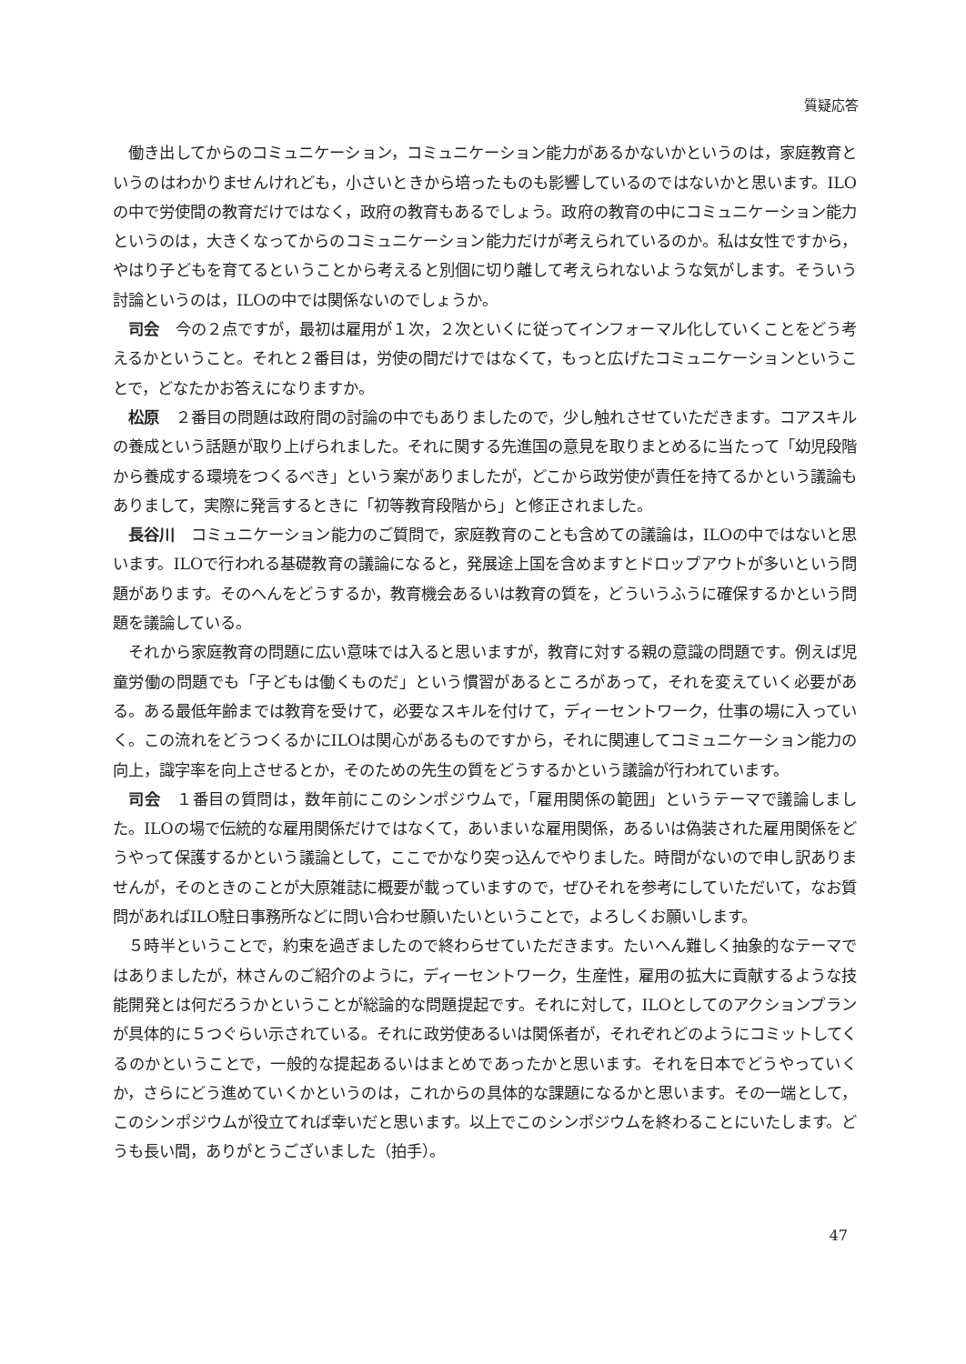質疑応答
働き出してからのコミュニケーション，コミュニケーション能力があるかないかというのは，家庭教育というのはわかりませんけれども，小さいときから培ったものも影響しているのではないかと思います。ILOの中で労使間の教育だけではなく，政府の教育もあるでしょう。政府の教育の中にコミュニケーション能力というのは，大きくなってからのコミュニケーション能力だけが考えられているのか。私は女性ですから，やはり子どもを育てるということから考えると別個に切り離して考えられないような気がします。そういう討論というのは，ILOの中では関係ないのでしょうか。
司会　今の２点ですが，最初は雇用が１次，２次といくに従ってインフォーマル化していくことをどう考えるかということ。それと２番目は，労使の間だけではなくて，もっと広げたコミュニケーションということで，どなたかお答えになりますか。
松原　２番目の問題は政府間の討論の中でもありましたので，少し触れさせていただきます。コアスキルの養成という話題が取り上げられました。それに関する先進国の意見を取りまとめるに当たって「幼児段階から養成する環境をつくるべき」という案がありましたが，どこから政労使が責任を持てるかという議論もありまして，実際に発言するときに「初等教育段階から」と修正されました。
長谷川　コミュニケーション能力のご質問で，家庭教育のことも含めての議論は，ILOの中ではないと思います。ILOで行われる基礎教育の議論になると，発展途上国を含めますとドロップアウトが多いという問題があります。そのへんをどうするか，教育機会あるいは教育の質を，どういうふうに確保するかという問題を議論している。
それから家庭教育の問題に広い意味では入ると思いますが，教育に対する親の意識の問題です。例えば児童労働の問題でも「子どもは働くものだ」という慣習があるところがあって，それを変えていく必要がある。ある最低年齢までは教育を受けて，必要なスキルを付けて，ディーセントワーク，仕事の場に入っていく。この流れをどうつくるかにILOは関心があるものですから，それに関連してコミュニケーション能力の向上，識字率を向上させるとか，そのための先生の質をどうするかという議論が行われています。
司会　１番目の質問は，数年前にこのシンポジウムで，「雇用関係の範囲」というテーマで議論しました。ILOの場で伝統的な雇用関係だけではなくて，あいまいな雇用関係，あるいは偽装された雇用関係をどうやって保護するかという議論として，ここでかなり突っ込んでやりました。時間がないので申し訳ありませんが，そのときのことが大原雑誌に概要が載っていますので，ぜひそれを参考にしていただいて，なお質問があればILO駐日事務所などに問い合わせ願いたいということで，よろしくお願いします。
５時半ということで，約束を過ぎましたので終わらせていただきます。たいへん難しく抽象的なテーマではありましたが，林さんのご紹介のように，ディーセントワーク，生産性，雇用の拡大に貢献するような技能開発とは何だろうかということが総論的な問題提起です。それに対して，ILOとしてのアクションプランが具体的に５つぐらい示されている。それに政労使あるいは関係者が，それぞれどのようにコミットしてくるのかということで，一般的な提起あるいはまとめであったかと思います。それを日本でどうやっていくか，さらにどう進めていくかというのは，これからの具体的な課題になるかと思います。その一端として，このシンポジウムが役立てれば幸いだと思います。以上でこのシンポジウムを終わることにいたします。どうも長い間，ありがとうございました（拍手）。
47